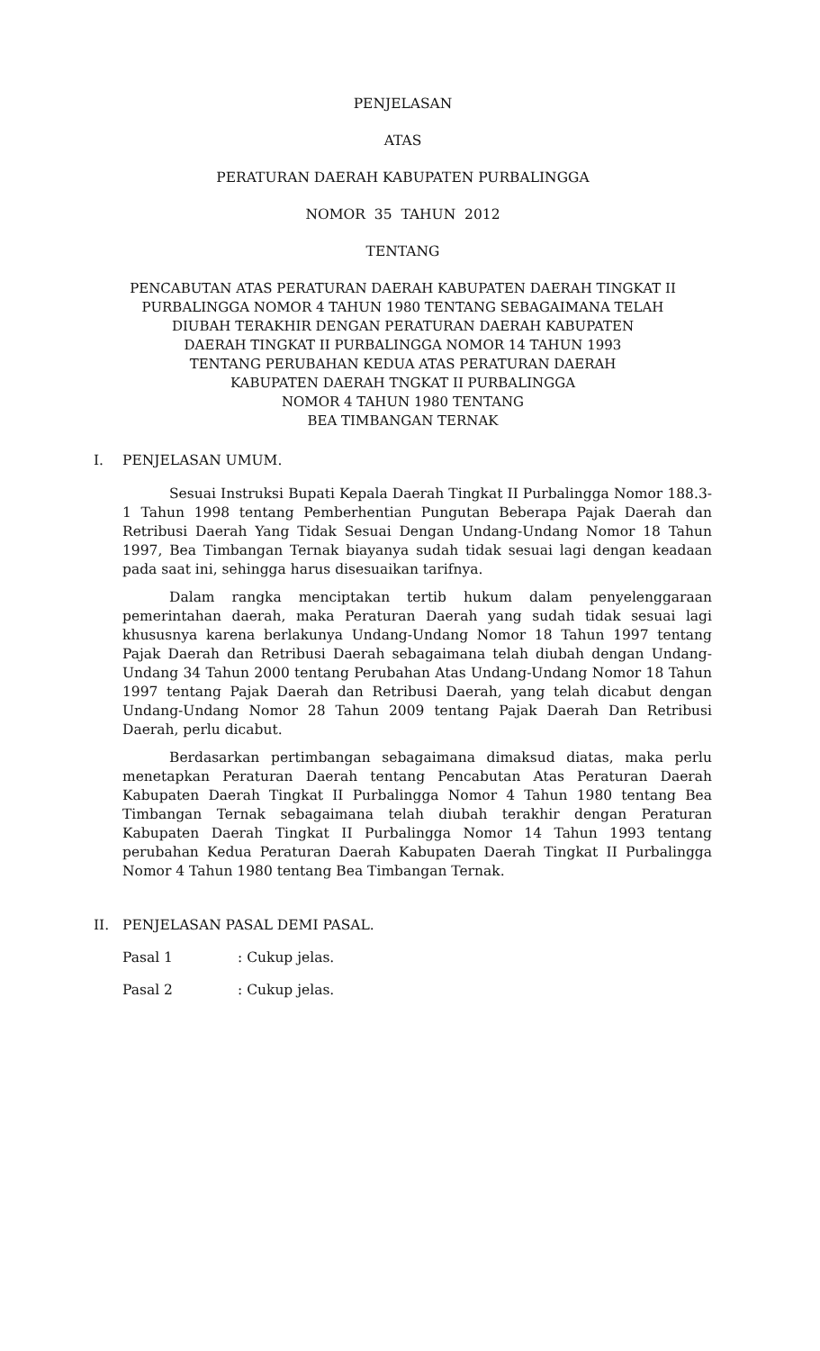PENJELASAN
ATAS
PERATURAN DAERAH KABUPATEN PURBALINGGA
NOMOR 35 TAHUN 2012
TENTANG
PENCABUTAN ATAS PERATURAN DAERAH KABUPATEN DAERAH TINGKAT II
PURBALINGGA NOMOR 4 TAHUN 1980 TENTANG SEBAGAIMANA TELAH
DIUBAH TERAKHIR DENGAN PERATURAN DAERAH KABUPATEN
DAERAH TINGKAT II PURBALINGGA NOMOR 14 TAHUN 1993
TENTANG PERUBAHAN KEDUA ATAS PERATURAN DAERAH
KABUPATEN DAERAH TNGKAT II PURBALINGGA
NOMOR 4 TAHUN 1980 TENTANG
BEA TIMBANGAN TERNAK
I. PENJELASAN UMUM.
Sesuai Instruksi Bupati Kepala Daerah Tingkat II Purbalingga Nomor 188.3-1 Tahun 1998 tentang Pemberhentian Pungutan Beberapa Pajak Daerah dan Retribusi Daerah Yang Tidak Sesuai Dengan Undang-Undang Nomor 18 Tahun 1997, Bea Timbangan Ternak biayanya sudah tidak sesuai lagi dengan keadaan pada saat ini, sehingga harus disesuaikan tarifnya.
Dalam rangka menciptakan tertib hukum dalam penyelenggaraan pemerintahan daerah, maka Peraturan Daerah yang sudah tidak sesuai lagi khususnya karena berlakunya Undang-Undang Nomor 18 Tahun 1997 tentang Pajak Daerah dan Retribusi Daerah sebagaimana telah diubah dengan Undang-Undang 34 Tahun 2000 tentang Perubahan Atas Undang-Undang Nomor 18 Tahun 1997 tentang Pajak Daerah dan Retribusi Daerah, yang telah dicabut dengan Undang-Undang Nomor 28 Tahun 2009 tentang Pajak Daerah Dan Retribusi Daerah, perlu dicabut.
Berdasarkan pertimbangan sebagaimana dimaksud diatas, maka perlu menetapkan Peraturan Daerah tentang Pencabutan Atas Peraturan Daerah Kabupaten Daerah Tingkat II Purbalingga Nomor 4 Tahun 1980 tentang Bea Timbangan Ternak sebagaimana telah diubah terakhir dengan Peraturan Kabupaten Daerah Tingkat II Purbalingga Nomor 14 Tahun 1993 tentang perubahan Kedua Peraturan Daerah Kabupaten Daerah Tingkat II Purbalingga Nomor 4 Tahun 1980 tentang Bea Timbangan Ternak.
II. PENJELASAN PASAL DEMI PASAL.
Pasal 1 : Cukup jelas.
Pasal 2 : Cukup jelas.